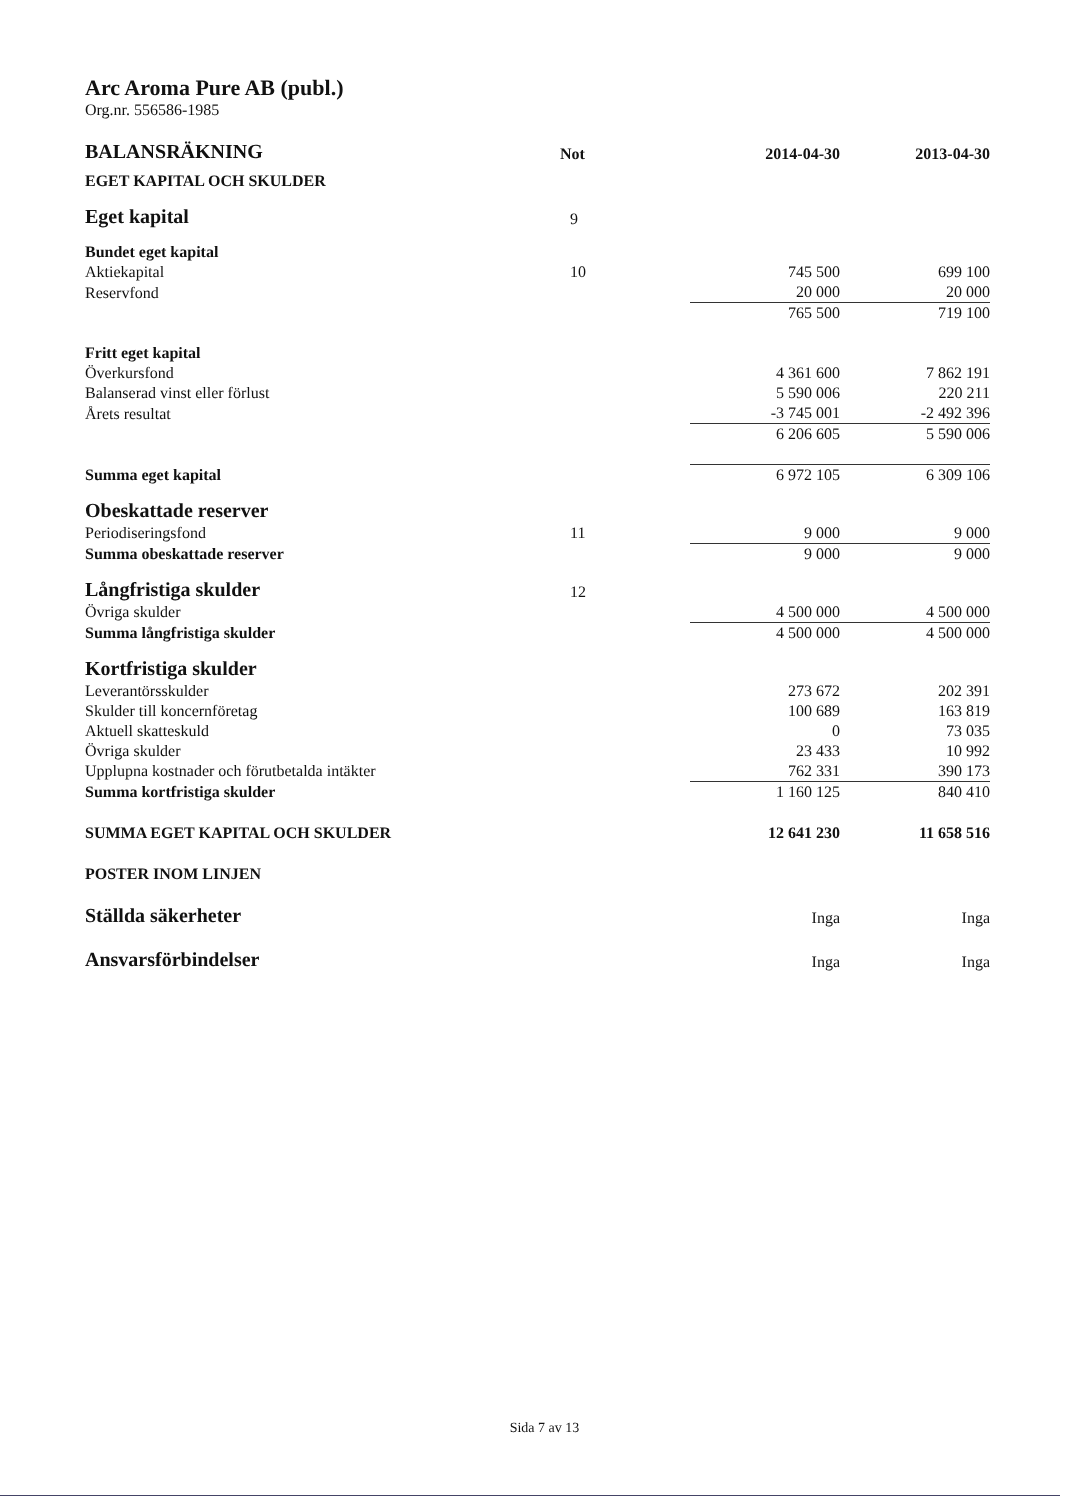Arc Aroma Pure AB (publ.)
Org.nr. 556586-1985
| BALANSRÄKNING | Not | 2014-04-30 | | 2013-04-30 |
| --- | --- | --- | --- | --- |
| EGET KAPITAL OCH SKULDER | | | | |
| Eget kapital | 9 | | | |
| Bundet eget kapital | | | | |
| Aktiekapital | 10 | 745 500 | | 699 100 |
| Reservfond | | 20 000 | | 20 000 |
| | | 765 500 | | 719 100 |
| Fritt eget kapital | | | | |
| Överkursfond | | 4 361 600 | | 7 862 191 |
| Balanserad vinst eller förlust | | 5 590 006 | | 220 211 |
| Årets resultat | | -3 745 001 | | -2 492 396 |
| | | 6 206 605 | | 5 590 006 |
| Summa eget kapital | | 6 972 105 | | 6 309 106 |
| Obeskattade reserver | | | | |
| Periodiseringsfond | 11 | 9 000 | | 9 000 |
| Summa obeskattade reserver | | 9 000 | | 9 000 |
| Långfristiga skulder | 12 | | | |
| Övriga skulder | | 4 500 000 | | 4 500 000 |
| Summa långfristiga skulder | | 4 500 000 | | 4 500 000 |
| Kortfristiga skulder | | | | |
| Leverantörsskulder | | 273 672 | | 202 391 |
| Skulder till koncernföretag | | 100 689 | | 163 819 |
| Aktuell skatteskuld | | 0 | | 73 035 |
| Övriga skulder | | 23 433 | | 10 992 |
| Upplupna kostnader och förutbetalda intäkter | | 762 331 | | 390 173 |
| Summa kortfristiga skulder | | 1 160 125 | | 840 410 |
| SUMMA EGET KAPITAL OCH SKULDER | | 12 641 230 | | 11 658 516 |
| POSTER INOM LINJEN | | | | |
| Ställda säkerheter | | Inga | | Inga |
| Ansvarsförbindelser | | Inga | | Inga |
Sida 7 av 13